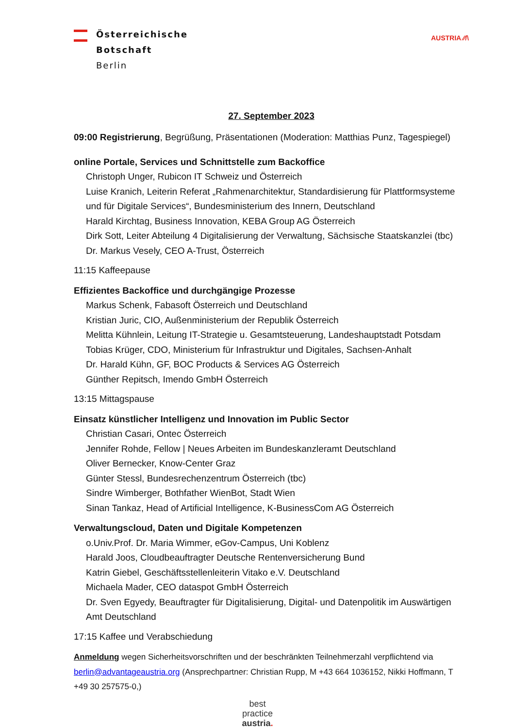Österreichische
Botschaft
Berlin
AUSTRIA ⁄⁄/\
27. September 2023
09:00 Registrierung, Begrüßung, Präsentationen (Moderation: Matthias Punz, Tagespiegel)
online Portale, Services und Schnittstelle zum Backoffice
Christoph Unger, Rubicon IT Schweiz und Österreich
Luise Kranich, Leiterin Referat „Rahmenarchitektur, Standardisierung für Plattformsysteme und für Digitale Services“, Bundesministerium des Innern, Deutschland
Harald Kirchtag, Business Innovation, KEBA Group AG Österreich
Dirk Sott, Leiter Abteilung 4 Digitalisierung der Verwaltung, Sächsische Staatskanzlei (tbc)
Dr. Markus Vesely, CEO A-Trust, Österreich
11:15 Kaffeepause
Effizientes Backoffice und durchgängige Prozesse
Markus Schenk, Fabasoft Österreich und Deutschland
Kristian Juric, CIO, Außenministerium der Republik Österreich
Melitta Kühnlein, Leitung IT-Strategie u. Gesamtsteuerung, Landeshauptstadt Potsdam
Tobias Krüger, CDO, Ministerium für Infrastruktur und Digitales, Sachsen-Anhalt
Dr. Harald Kühn, GF, BOC Products & Services AG Österreich
Günther Repitsch, Imendo GmbH Österreich
13:15 Mittagspause
Einsatz künstlicher Intelligenz und Innovation im Public Sector
Christian Casari, Ontec Österreich
Jennifer Rohde, Fellow | Neues Arbeiten im Bundeskanzleramt Deutschland
Oliver Bernecker, Know-Center Graz
Günter Stessl, Bundesrechenzentrum Österreich (tbc)
Sindre Wimberger, Bothfather WienBot, Stadt Wien
Sinan Tankaz, Head of Artificial Intelligence, K-BusinessCom AG Österreich
Verwaltungscloud, Daten und Digitale Kompetenzen
o.Univ.Prof. Dr. Maria Wimmer, eGov-Campus, Uni Koblenz
Harald Joos, Cloudbeauftragter Deutsche Rentenversicherung Bund
Katrin Giebel, Geschäftsstellenleiterin Vitako e.V. Deutschland
Michaela Mader, CEO dataspot GmbH Österreich
Dr. Sven Egyedy, Beauftragter für Digitalisierung, Digital- und Datenpolitik im Auswärtigen Amt Deutschland
17:15 Kaffee und Verabschiedung
Anmeldung wegen Sicherheitsvorschriften und der beschränkten Teilnehmerzahl verpflichtend via berlin@advantageaustria.org (Ansprechpartner: Christian Rupp, M +43 664 1036152, Nikki Hoffmann, T +49 30 257575-0,)
best
practice
austria.